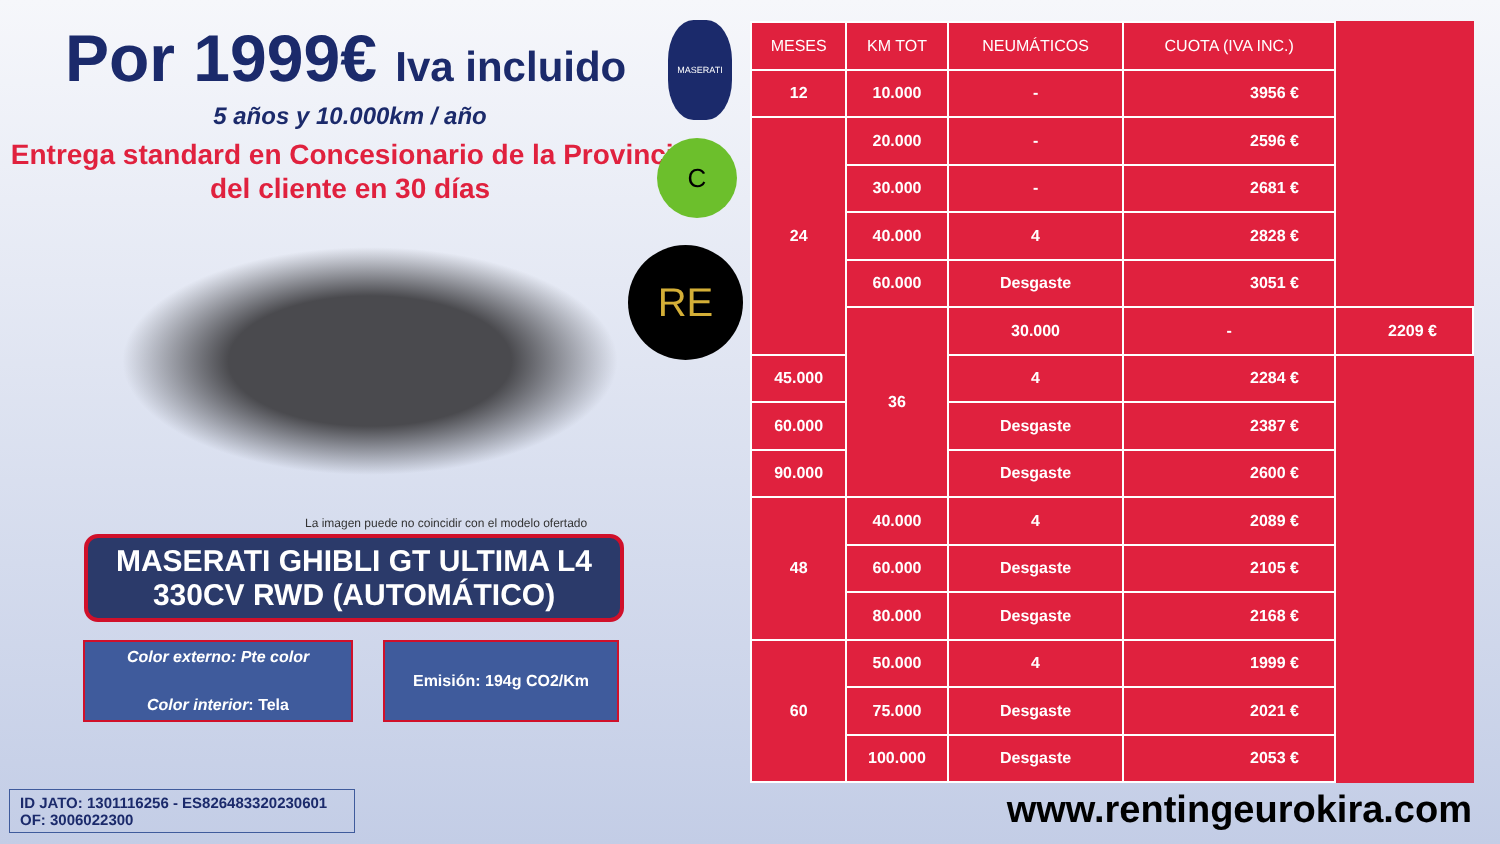Por 1999€ Iva incluido
5 años y 10.000km / año
Entrega standard en Concesionario de la Provincia del cliente en 30 días
La imagen puede no coincidir con el modelo ofertado
MASERATI GHIBLI GT ULTIMA L4 330CV RWD (AUTOMÁTICO)
Color externo: Pte color
Color interior: Tela
Emisión: 194g CO2/Km
MASERATI
C
RE
ID JATO: 1301116256 - ES826483320230601
OF: 3006022300
| MESES | KM TOT | NEUMÁTICOS | CUOTA (IVA INC.) | |
| --- | --- | --- | --- | --- |
| 12 | 10.000 | - | 3956 € | |
| 24 | 20.000 | - | 2596 € | |
| | 30.000 | - | 2681 € | |
| | 40.000 | 4 | 2828 € | |
| | 60.000 | Desgaste | 3051 € | |
| | 36 | 30.000 | - | 2209 € |
| 45.000 | | 4 | 2284 € | |
| 60.000 | | Desgaste | 2387 € | |
| 90.000 | | Desgaste | 2600 € | |
| 48 | 40.000 | 4 | 2089 € | |
| | 60.000 | Desgaste | 2105 € | |
| | 80.000 | Desgaste | 2168 € | |
| 60 | 50.000 | 4 | 1999 € | |
| | 75.000 | Desgaste | 2021 € | |
| | 100.000 | Desgaste | 2053 € | |
www.rentingeurokira.com